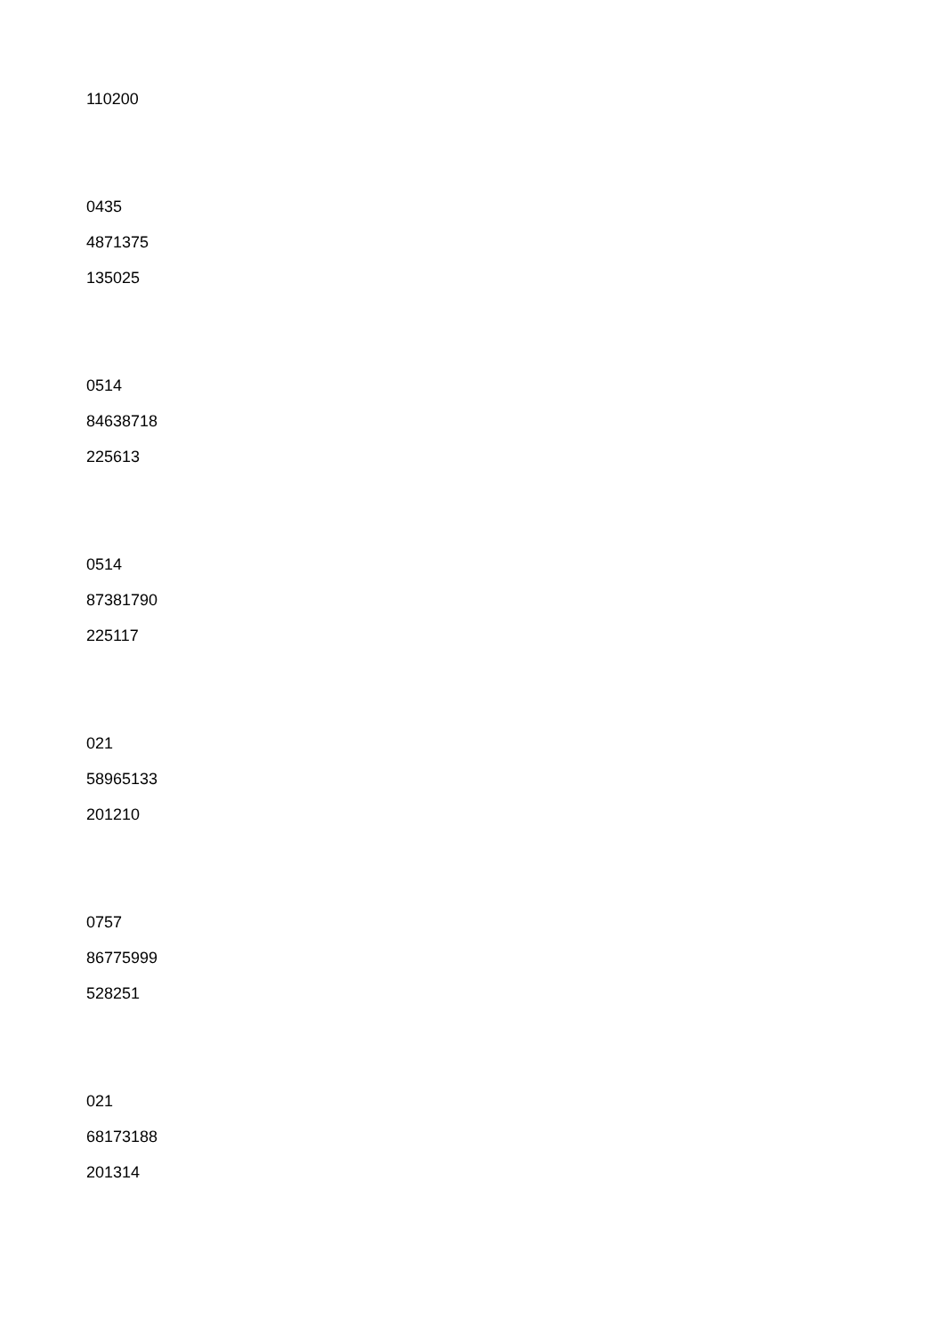110200
0435
4871375
135025
0514
84638718
225613
0514
87381790
225117
021
58965133
201210
0757
86775999
528251
021
68173188
201314